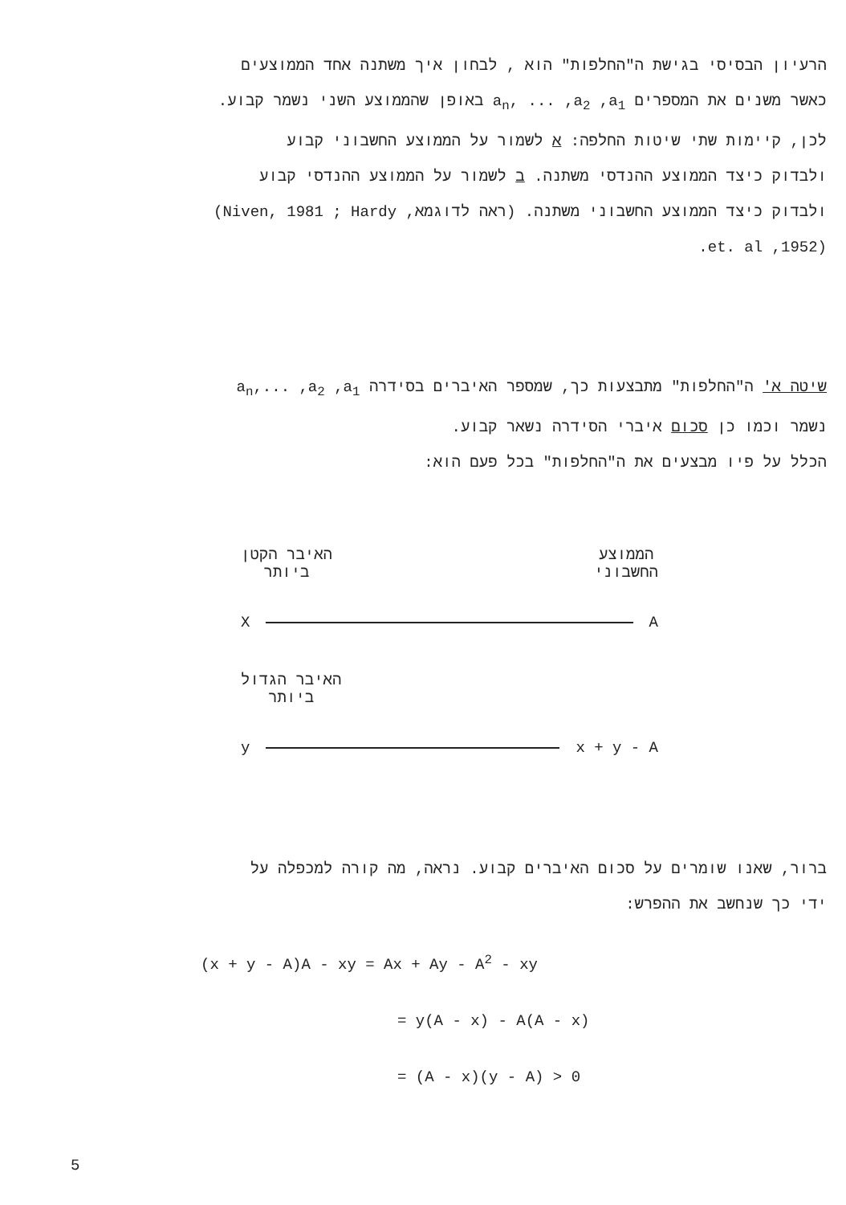הרעיון הבסיסי בגישת ה"החלפות" הוא , לבחון איך משתנה אחד הממוצעים
כאשר משנים את המספרים a<sub>n</sub>, ... ,a<sub>2</sub> ,a<sub>1</sub> באופן שהממוצע השני נשמר קבוע.
לכן, קיימות שתי שיטות החלפה: א לשמור על הממוצע החשבוני קבוע
ולבדוק כיצד הממוצע ההנדסי משתנה. ב לשמור על הממוצע ההנדסי קבוע
ולבדוק כיצד הממוצע החשבוני משתנה. (ראה לדוגמא, Niven, 1981 ; Hardy)
(1952, et. al.
שיטה א' ה"החלפות" מתבצעות כך, שמספר האיברים בסידרה a<sub>n</sub>,... ,a<sub>2</sub> ,a<sub>1</sub>
נשמר וכמו כן סכום איברי הסידרה נשאר קבוע.
הכלל על פיו מבצעים את ה"החלפות" בכל פעם הוא:
הממוצע
החשבוני
האיבר הקטן
ביותר
X A
האיבר הגדול
ביותר
y x + y - A
ברור, שאנו שומרים על סכום האיברים קבוע. נראה, מה קורה למכפלה על
ידי כך שנחשב את ההפרש:
(x + y - A)A - xy = Ax + Ay - A<sup>2</sup> - xy
= y(A - x) - A(A - x)
= (A - x)(y - A) > 0
5